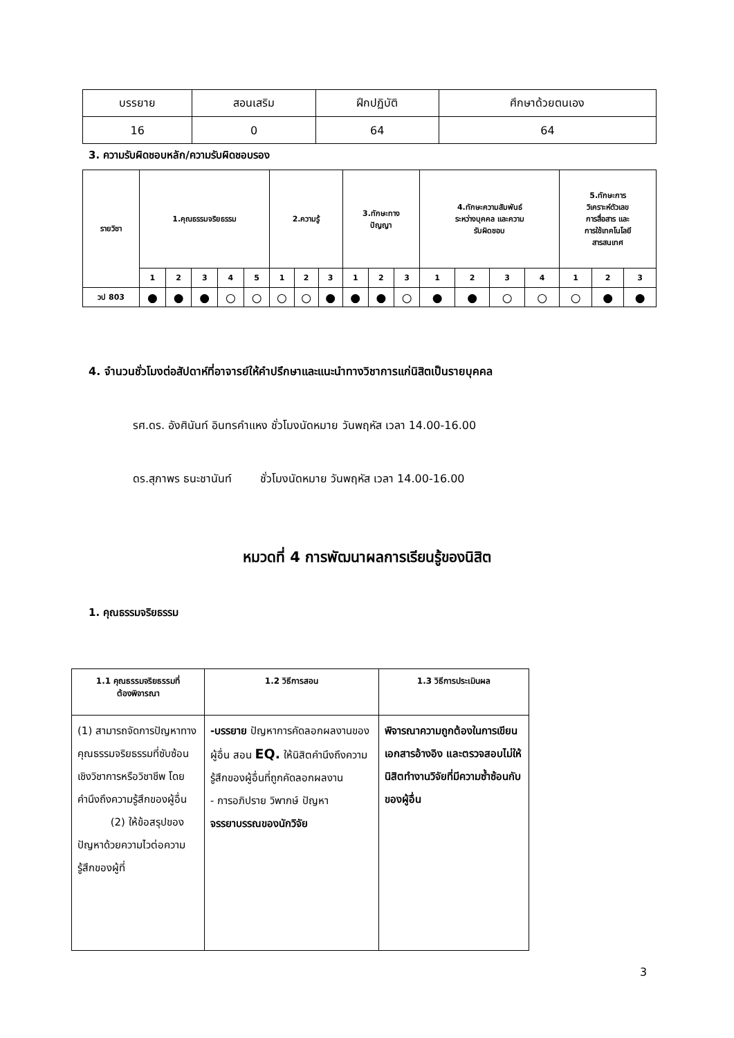| บรรยาย | สอนเสริม | ฝึกปฏิบัติ | ศึกษาด้วยตนเอง |
| 16 | 0 | 64 | 64 |
3. ความรับผิดชอบหลัก/ความรับผิดชอบรอง
| รายวิชา | 1.คุณธรรมจริยธรรม | | | | | 2.ความรู้ | | | 3.ทักษะทาง ปัญญา | | | 4.ทักษะความสัมพันธ์ ระหว่างบุคคล และความ รับผิดชอบ | | | | 5.ทักษะการ วิเคราะห์ตัวเลข การสื่อสาร และ การใช้เทคโนโลยี สารสนเทศ | | |
| | 1 | 2 | 3 | 4 | 5 | 1 | 2 | 3 | 1 | 2 | 3 | 1 | 2 | 3 | 4 | 1 | 2 | 3 |
| วป 803 | ● | ● | ● | ○ | ○ | ○ | ○ | ● | ● | ● | ○ | ● | ● | ○ | ○ | ○ | ● | ● |
4. จำนวนชั่วโมงต่อสัปดาห์ที่อาจารย์ให้คำปรึกษาและแนะนำทางวิชาการแก่นิสิตเป็นรายบุคคล
รศ.ดร. อังศินันท์ อินทรคำแหง ชั่วโมงนัดหมาย วันพฤหัส เวลา 14.00-16.00
ดร.สุภาพร ธนะชานันท์ ชั่วโมงนัดหมาย วันพฤหัส เวลา 14.00-16.00
หมวดที่ 4 การพัฒนาผลการเรียนรู้ของนิสิต
1. คุณธรรมจริยธรรม
| 1.1 คุณธรรมจริยธรรมที่ ต้องพิจารณา | 1.2 วิธีการสอน | 1.3 วิธีการประเมินผล |
| --- | --- | --- |
| (1) สามารถจัดการปัญหาทางคุณธรรมจริยธรรมที่ซับซ้อนเชิงวิชาการหรือวิชาชีพ โดยคำนึงถึงความรู้สึกของผู้อื่น (2) ให้ข้อสรุปของปัญหาด้วยความไวต่อความรู้สึกของผู้ที่ | -บรรยาย ปัญหาการคัดลอกผลงานของผู้อื่น สอน EQ. ให้นิสิตคำนึงถึงความรู้สึกของผู้อื่นที่ถูกคัดลอกผลงาน - การอภิปราย วิพากษ์ ปัญหา จรรยาบรรณของนักวิจัย | พิจารณาความถูกต้องในการเขียนเอกสารอ้างอิง และตรวจสอบไม่ให้นิสิตทำงานวิจัยที่มีความซ้ำซ้อนกับของผู้อื่น |
3